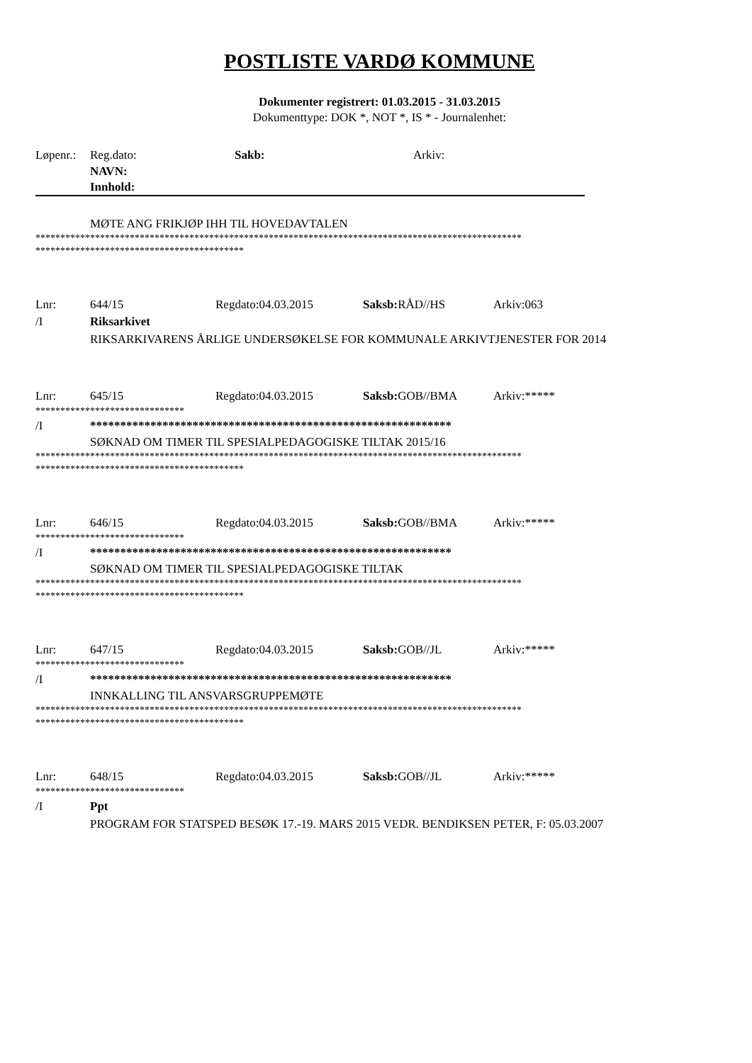POSTLISTE VARDØ KOMMUNE
Dokumenter registrert: 01.03.2015 - 31.03.2015
Dokumenttype: DOK *, NOT *, IS * - Journalenhet:
Løpenr.: Reg.dato: Sakb: Arkiv:
NAVN:
Innhold:
MØTE ANG FRIKJØP IHH TIL HOVEDAVTALEN
**************************************************************************************************
******************************************
Lnr: 644/15 Regdato:04.03.2015 Saksb: RÅD//HS Arkiv:063
/I Riksarkivet
RIKSARKIVARENS ÅRLIGE UNDERSØKELSE FOR KOMMUNALE ARKIVTJENESTER FOR 2014
Lnr: 645/15 Regdato:04.03.2015 Saksb: GOB//BMA Arkiv:*****
******************************
/I ************************************************************
SØKNAD OM TIMER TIL SPESIALPEDAGOGISKE TILTAK 2015/16
**************************************************************************************************
******************************************
Lnr: 646/15 Regdato:04.03.2015 Saksb: GOB//BMA Arkiv:*****
******************************
/I ************************************************************
SØKNAD OM TIMER TIL SPESIALPEDAGOGISKE TILTAK
**************************************************************************************************
******************************************
Lnr: 647/15 Regdato:04.03.2015 Saksb: GOB//JL Arkiv:*****
******************************
/I ************************************************************
INNKALLING TIL ANSVARSGRUPPEMØTE
**************************************************************************************************
******************************************
Lnr: 648/15 Regdato:04.03.2015 Saksb: GOB//JL Arkiv:*****
******************************
/I Ppt
PROGRAM FOR STATSPED BESØK 17.-19. MARS 2015 VEDR. BENDIKSEN PETER, F: 05.03.2007